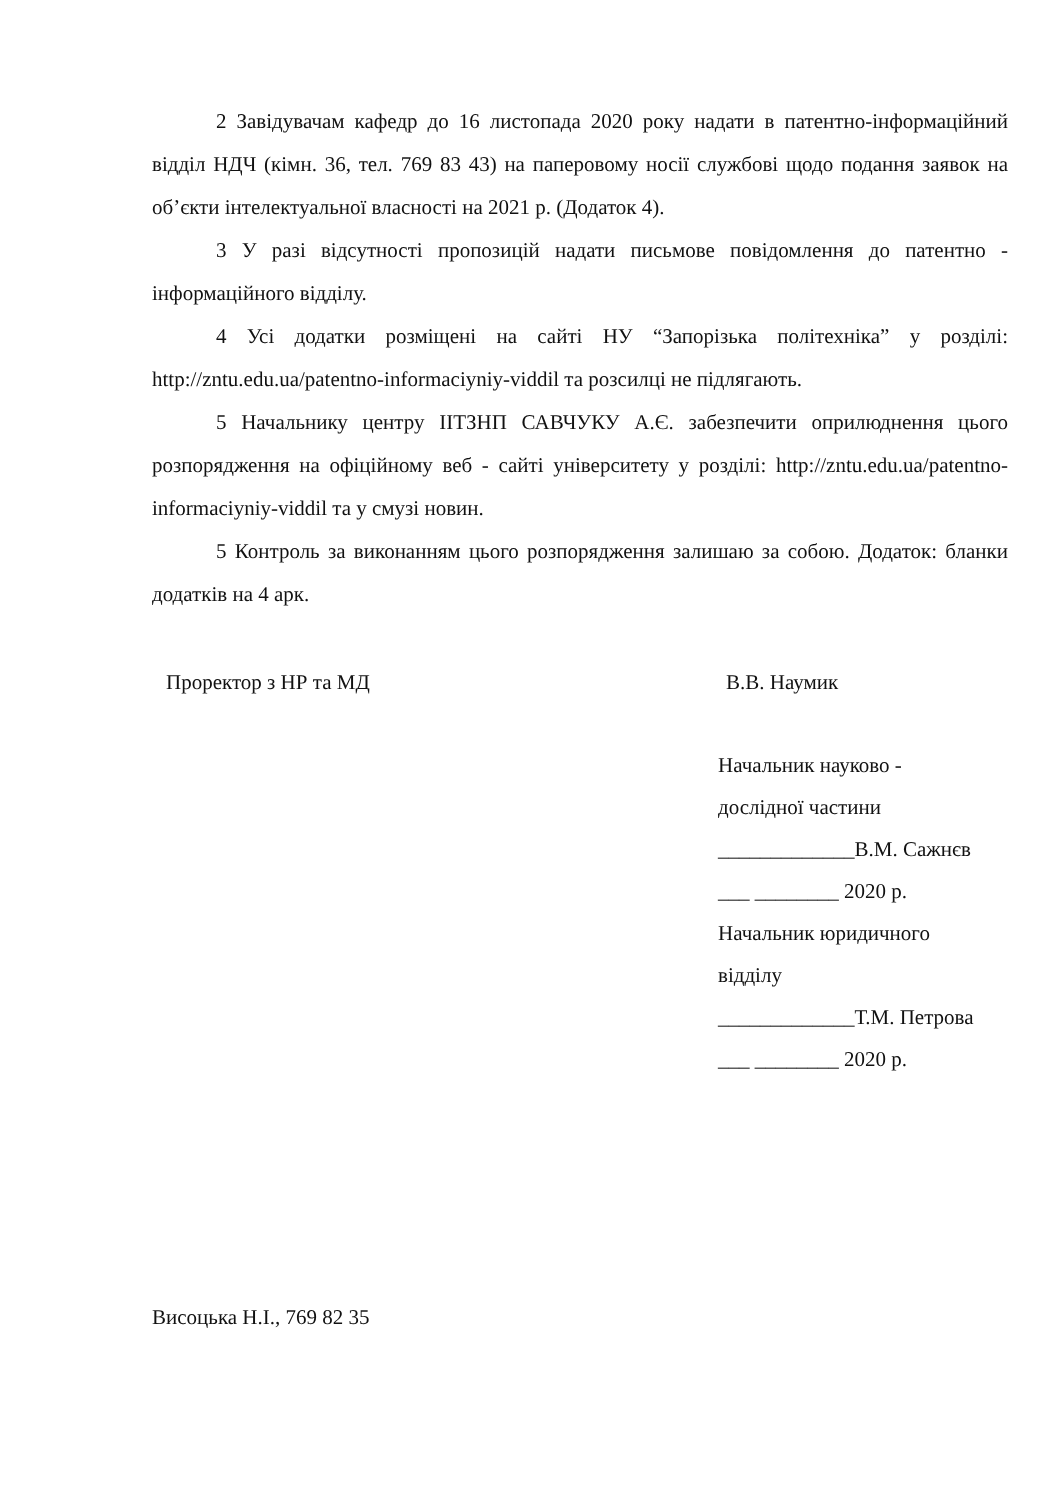2 Завідувачам кафедр до 16 листопада 2020 року надати в патентно-інформаційний відділ НДЧ (кімн. 36, тел. 769 83 43) на паперовому носії службові щодо подання заявок на об’єкти інтелектуальної власності на 2021 р. (Додаток 4).
3 У разі відсутності пропозицій надати письмове повідомлення до патентно - інформаційного відділу.
4 Усі додатки розміщені на сайті НУ “Запорізька політехніка” у розділі: http://zntu.edu.ua/patentno-informaciyniy-viddil та розсилці не підлягають.
5 Начальнику центру ІІТЗНП САВЧУКУ А.Є. забезпечити оприлюднення цього розпорядження на офіційному веб - сайті університету у розділі: http://zntu.edu.ua/patentno-informaciyniy-viddil та у смузі новин.
5 Контроль за виконанням цього розпорядження залишаю за собою. Додаток: бланки додатків на 4 арк.
Проректор з НР та МД В.В. Наумик
Начальник науково -
дослідної частини
_____________В.М. Сажнєв
___ ________ 2020 р.
Начальник юридичного
відділу
_____________Т.М. Петрова
___ ________ 2020 р.
Висоцька Н.І., 769 82 35